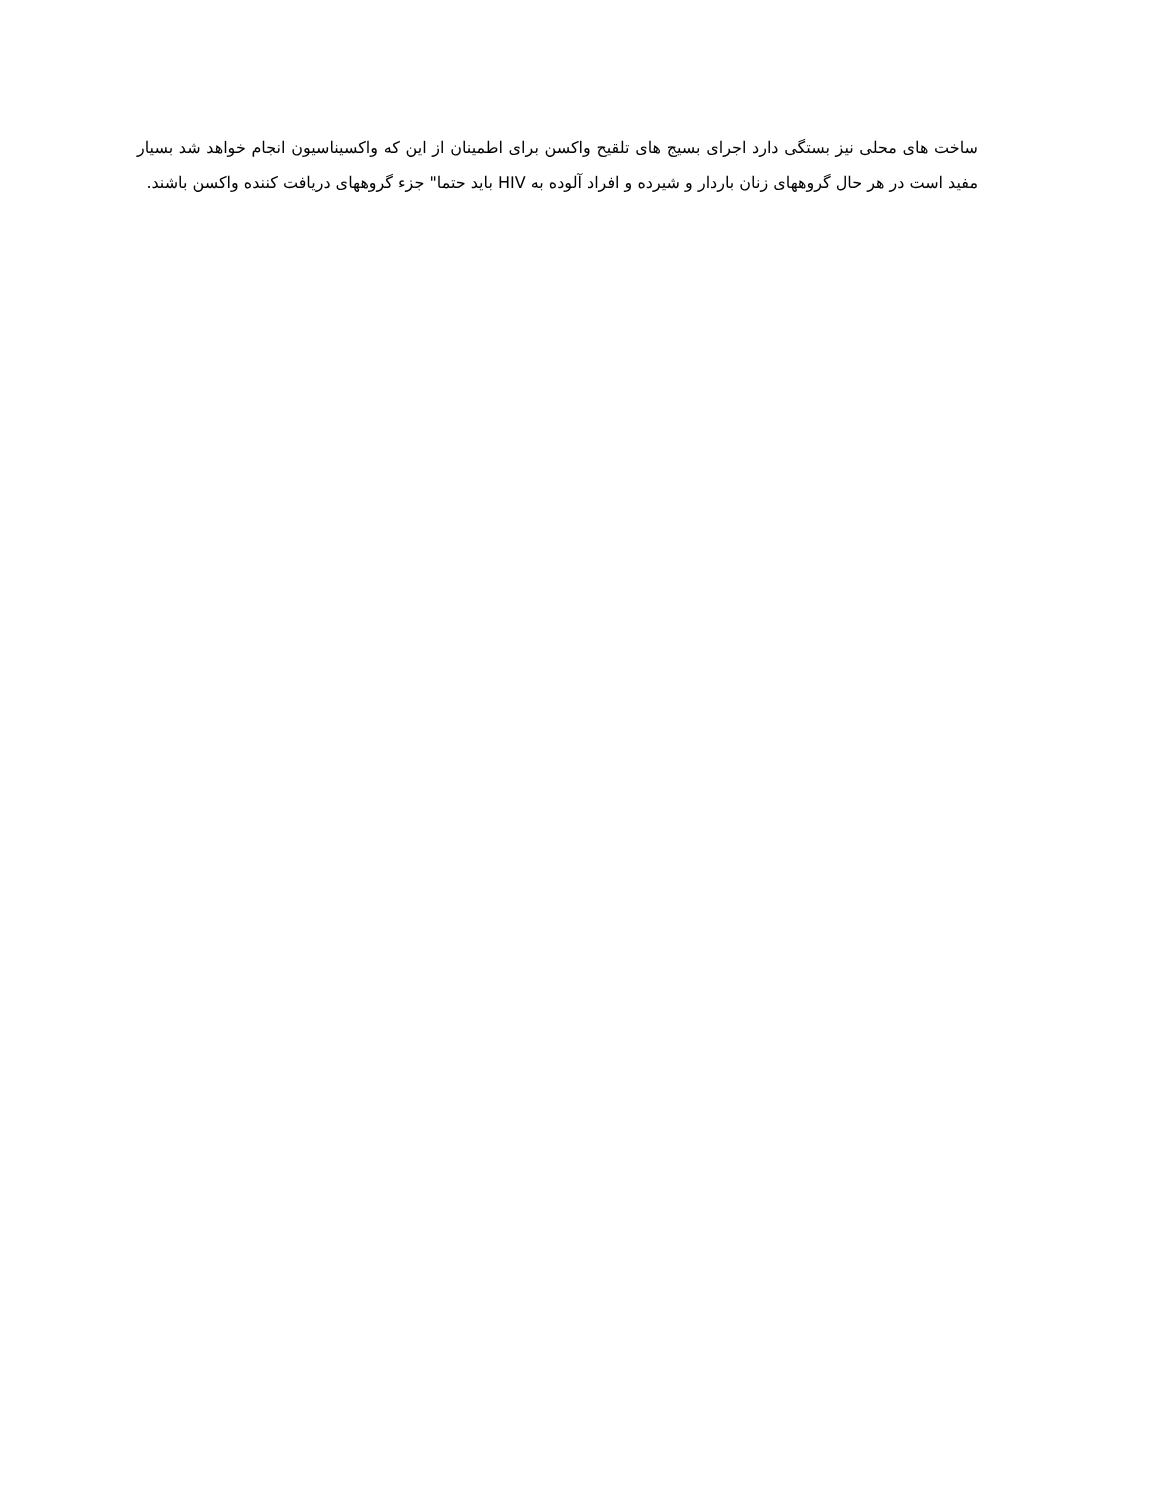ساخت های محلی نیز بستگی دارد اجرای بسیج های تلقیح واکسن برای اطمینان از این که واکسیناسیون انجام خواهد شد بسیار مفید است در هر حال گروههای زنان باردار و شیرده و افراد آلوده به HIV باید حتما" جزء گروههای دریافت کننده واکسن باشند.